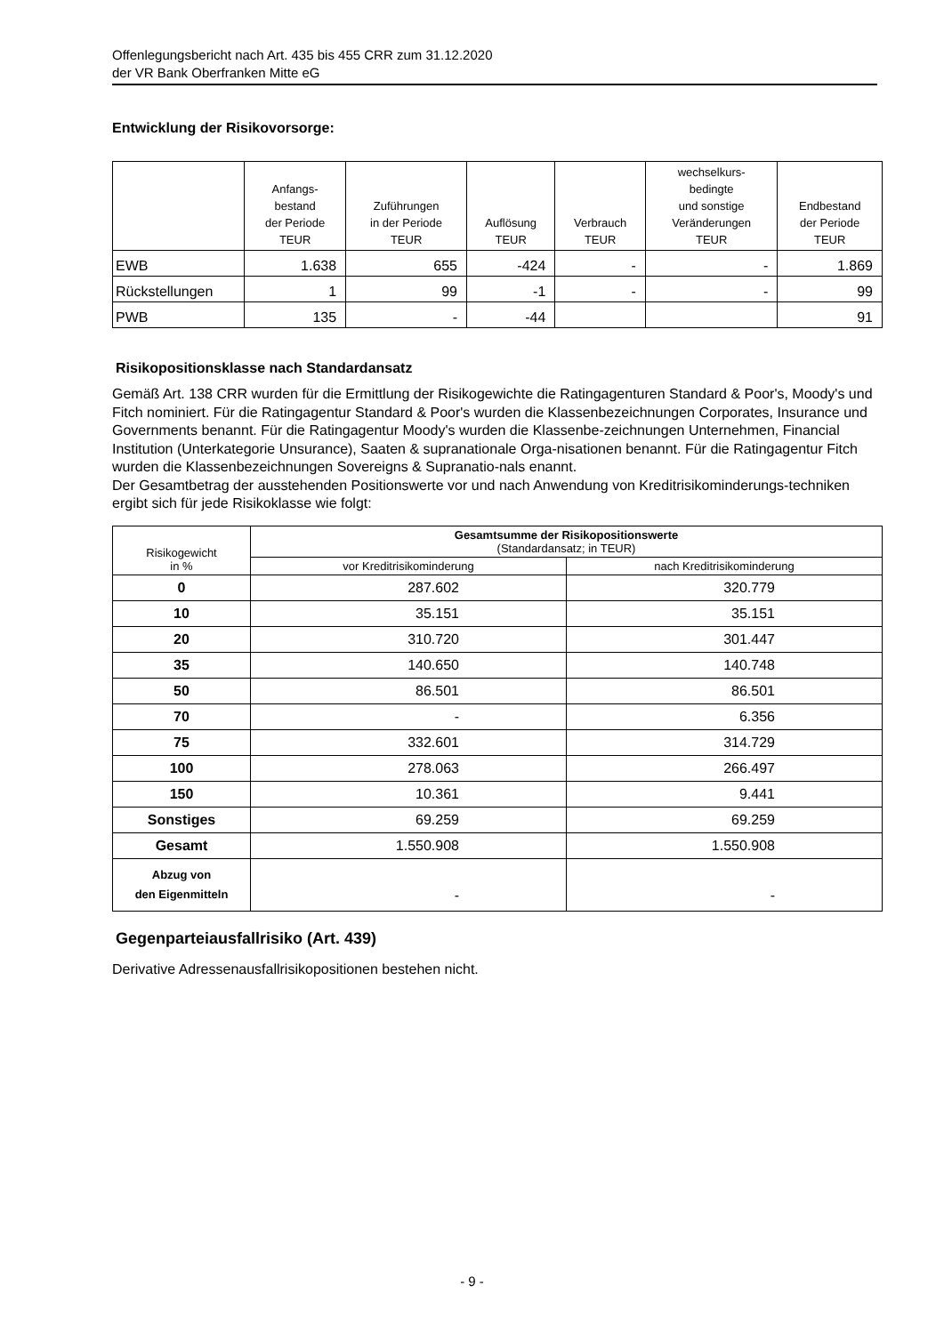Offenlegungsbericht nach Art. 435 bis 455 CRR zum 31.12.2020
der VR Bank Oberfranken Mitte eG
Entwicklung der Risikovorsorge:
| | Anfangs- bestand der Periode TEUR | Zuführungen in der Periode TEUR | Auflösung TEUR | Verbrauch TEUR | wechselkurs- bedingte und sonstige Veränderungen TEUR | Endbestand der Periode TEUR |
| --- | --- | --- | --- | --- | --- | --- |
| EWB | 1.638 | 655 | -424 | - | - | 1.869 |
| Rückstellungen | 1 | 99 | -1 | - | - | 99 |
| PWB | 135 | - | -44 | | | 91 |
Risikopositionsklasse nach Standardansatz
Gemäß Art. 138 CRR wurden für die Ermittlung der Risikogewichte die Ratingagenturen Standard & Poor's, Moody's und Fitch nominiert. Für die Ratingagentur Standard & Poor's wurden die Klassenbezeichnungen Corporates, Insurance und Governments benannt. Für die Ratingagentur Moody's wurden die Klassenbe-zeichnungen Unternehmen, Financial Institution (Unterkategorie Unsurance), Saaten & supranationale Orga-nisationen benannt. Für die Ratingagentur Fitch wurden die Klassenbezeichnungen Sovereigns & Supranatio-nals enannt.
Der Gesamtbetrag der ausstehenden Positionswerte vor und nach Anwendung von Kreditrisikominderungs-techniken ergibt sich für jede Risikoklasse wie folgt:
| Risikogewicht in % | Gesamtsumme der Risikopositionswerte (Standardansatz; in TEUR) | |
| --- | --- | --- |
| | vor Kreditrisikominderung | nach Kreditrisikominderung |
| 0 | 287.602 | 320.779 |
| 10 | 35.151 | 35.151 |
| 20 | 310.720 | 301.447 |
| 35 | 140.650 | 140.748 |
| 50 | 86.501 | 86.501 |
| 70 | - | 6.356 |
| 75 | 332.601 | 314.729 |
| 100 | 278.063 | 266.497 |
| 150 | 10.361 | 9.441 |
| Sonstiges | 69.259 | 69.259 |
| Gesamt | 1.550.908 | 1.550.908 |
| Abzug von den Eigenmitteln | - | - |
Gegenparteiausfallrisiko (Art. 439)
Derivative Adressenausfallrisikopositionen bestehen nicht.
- 9 -